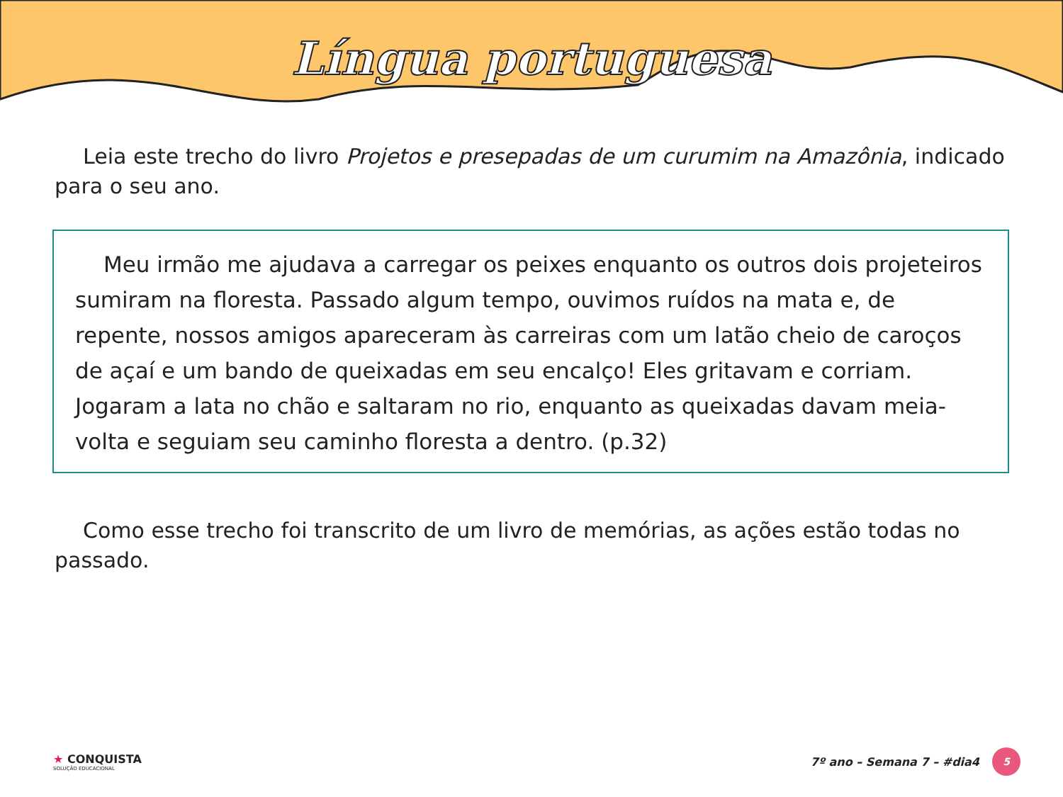Língua portuguesa
Leia este trecho do livro Projetos e presepadas de um curumim na Amazônia, indicado para o seu ano.
Meu irmão me ajudava a carregar os peixes enquanto os outros dois projeteiros sumiram na floresta. Passado algum tempo, ouvimos ruídos na mata e, de repente, nossos amigos apareceram às carreiras com um latão cheio de caroços de açaí e um bando de queixadas em seu encalço! Eles gritavam e corriam. Jogaram a lata no chão e saltaram no rio, enquanto as queixadas davam meia-volta e seguiam seu caminho floresta a dentro. (p.32)
Como esse trecho foi transcrito de um livro de memórias, as ações estão todas no passado.
★ CONQUISTA
SOLUÇÃO EDUCACIONAL
7º ano – Semana 7 – #dia4 5